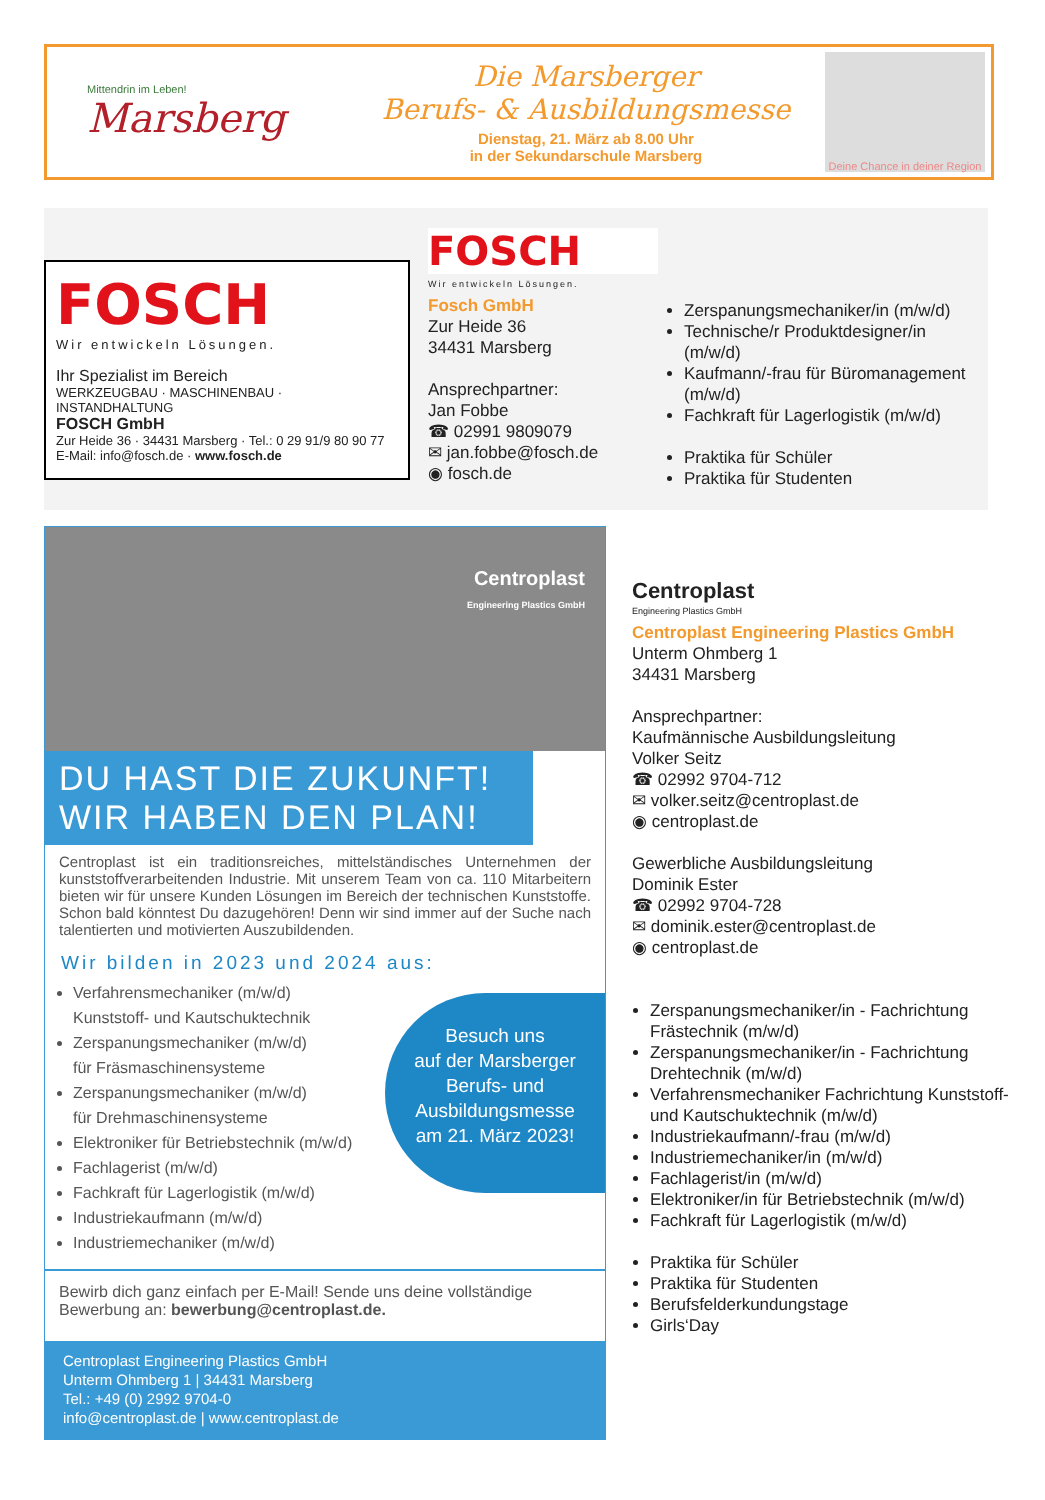Mittendrin im Leben!
Marsberg
Die Marsberger
Berufs- & Ausbildungsmesse
Dienstag, 21. März ab 8.00 Uhr
in der Sekundarschule Marsberg
Deine Chance in deiner Region
FOSCH
Wir entwickeln Lösungen.
Ihr Spezialist im Bereich
WERKZEUGBAU · MASCHINENBAU · INSTANDHALTUNG
FOSCH GmbH
Zur Heide 36 · 34431 Marsberg · Tel.: 0 29 91/9 80 90 77
E-Mail: info@fosch.de · www.fosch.de
FOSCH
Wir entwickeln Lösungen.
Fosch GmbH
Zur Heide 36
34431 Marsberg
Ansprechpartner:
Jan Fobbe
☎ 02991 9809079
✉ jan.fobbe@fosch.de
◉ fosch.de
Zerspanungsmechaniker/in (m/w/d)
Technische/r Produktdesigner/in (m/w/d)
Kaufmann/-frau für Büromanagement (m/w/d)
Fachkraft für Lagerlogistik (m/w/d)
Praktika für Schüler
Praktika für Studenten
Centroplast
Engineering Plastics GmbH
DU HAST DIE ZUKUNFT!
WIR HABEN DEN PLAN!
Centroplast ist ein traditionsreiches, mittelständisches Unternehmen der kunststoffverarbeitenden Industrie. Mit unserem Team von ca. 110 Mitarbeitern bieten wir für unsere Kunden Lösungen im Bereich der technischen Kunststoffe. Schon bald könntest Du dazugehören! Denn wir sind immer auf der Suche nach talentierten und motivierten Auszubildenden.
Wir bilden in 2023 und 2024 aus:
Verfahrensmechaniker (m/w/d)
Kunststoff- und Kautschuktechnik
Zerspanungsmechaniker (m/w/d)
für Fräsmaschinensysteme
Zerspanungsmechaniker (m/w/d)
für Drehmaschinensysteme
Elektroniker für Betriebstechnik (m/w/d)
Fachlagerist (m/w/d)
Fachkraft für Lagerlogistik (m/w/d)
Industriekaufmann (m/w/d)
Industriemechaniker (m/w/d)
Bewirb dich ganz einfach per E-Mail! Sende uns deine vollständige Bewerbung an: bewerbung@centroplast.de.
Besuch uns
auf der Marsberger
Berufs- und
Ausbildungsmesse
am 21. März 2023!
Centroplast Engineering Plastics GmbH
Unterm Ohmberg 1 | 34431 Marsberg
Tel.: +49 (0) 2992 9704-0
info@centroplast.de | www.centroplast.de
Centroplast
Engineering Plastics GmbH
Centroplast Engineering Plastics GmbH
Unterm Ohmberg 1
34431 Marsberg
Ansprechpartner:
Kaufmännische Ausbildungsleitung
Volker Seitz
☎ 02992 9704-712
✉ volker.seitz@centroplast.de
◉ centroplast.de
Gewerbliche Ausbildungsleitung
Dominik Ester
☎ 02992 9704-728
✉ dominik.ester@centroplast.de
◉ centroplast.de
Zerspanungsmechaniker/in - Fachrichtung Frästechnik (m/w/d)
Zerspanungsmechaniker/in - Fachrichtung Drehtechnik (m/w/d)
Verfahrensmechaniker Fachrichtung Kunststoff- und Kautschuktechnik (m/w/d)
Industriekaufmann/-frau (m/w/d)
Industriemechaniker/in (m/w/d)
Fachlagerist/in (m/w/d)
Elektroniker/in für Betriebstechnik (m/w/d)
Fachkraft für Lagerlogistik (m/w/d)
Praktika für Schüler
Praktika für Studenten
Berufsfelderkundungstage
Girls‘Day